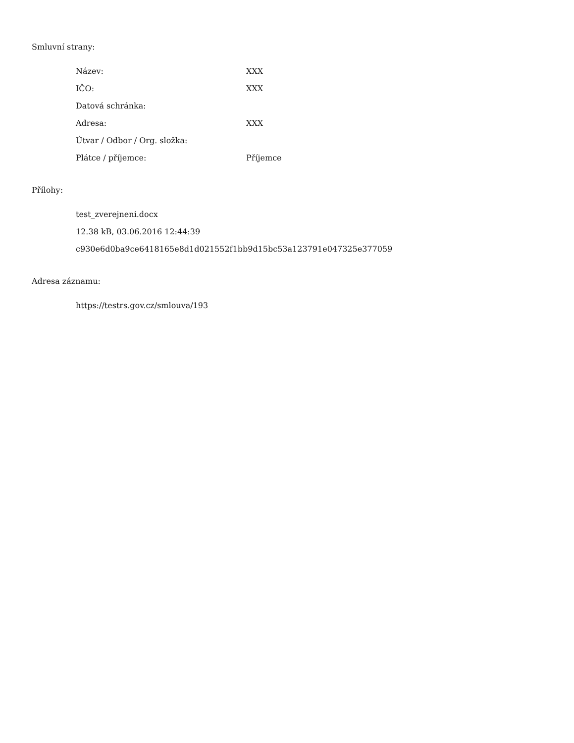Smluvní strany:
| Název: | XXX |
| IČO: | XXX |
| Datová schránka: | |
| Adresa: | XXX |
| Útvar / Odbor / Org. složka: | |
| Plátce / příjemce: | Příjemce |
Přílohy:
test_zverejneni.docx
12.38 kB, 03.06.2016 12:44:39
c930e6d0ba9ce6418165e8d1d021552f1bb9d15bc53a123791e047325e377059
Adresa záznamu:
https://testrs.gov.cz/smlouva/193